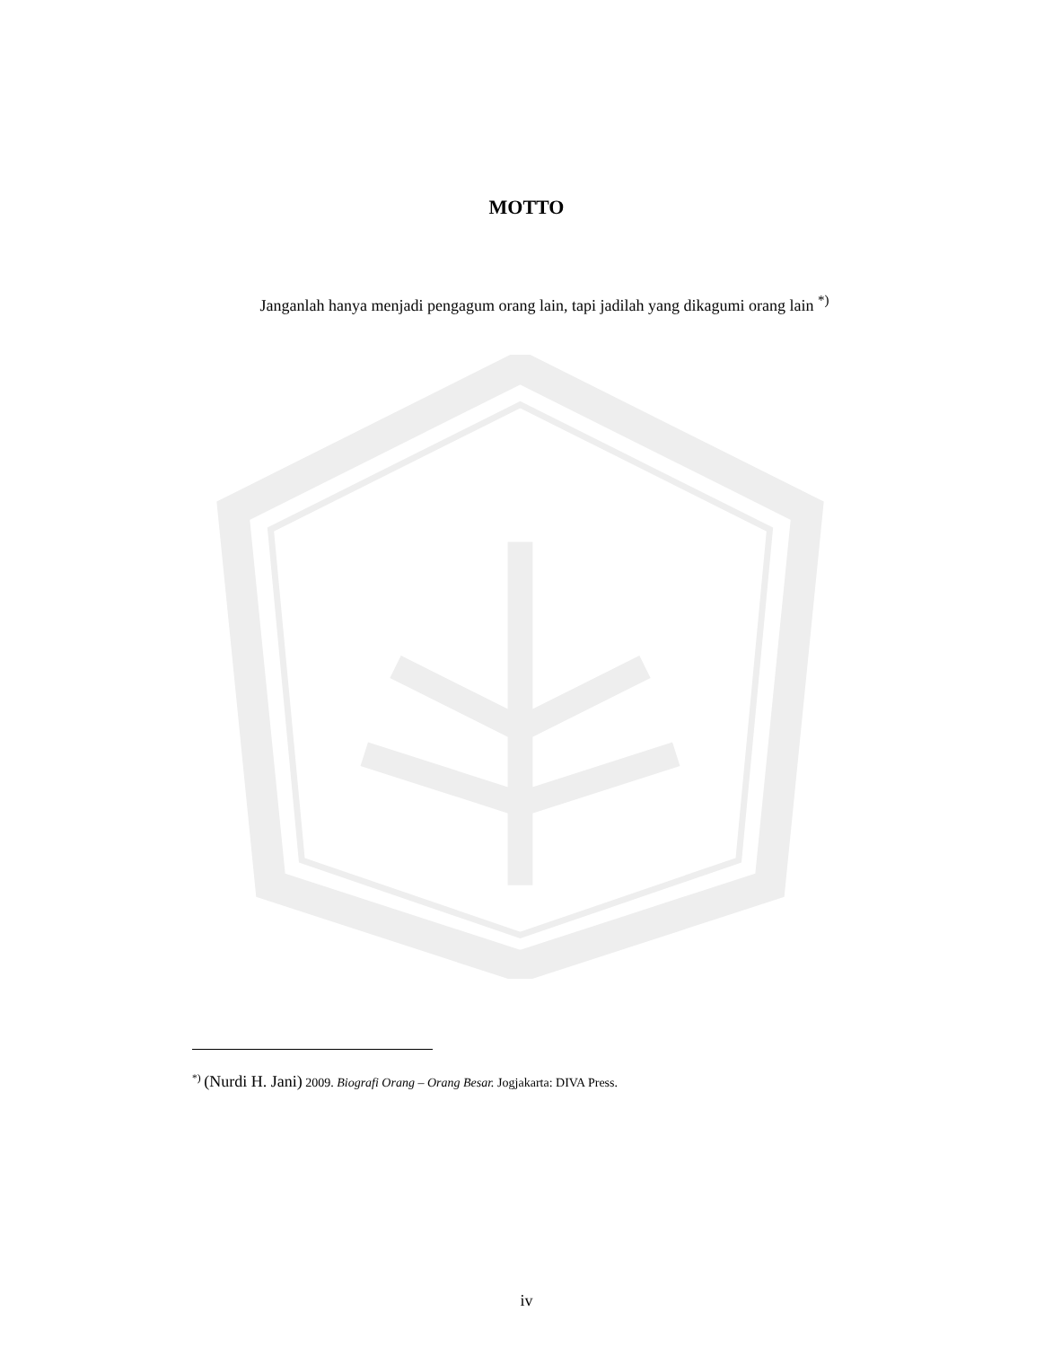MOTTO
Janganlah hanya menjadi pengagum orang lain, tapi jadilah yang dikagumi orang lain <sup>*)</sup>
<sup>*)</sup> (Nurdi H. Jani) 2009. Biografi Orang – Orang Besar. Jogjakarta: DIVA Press.
iv